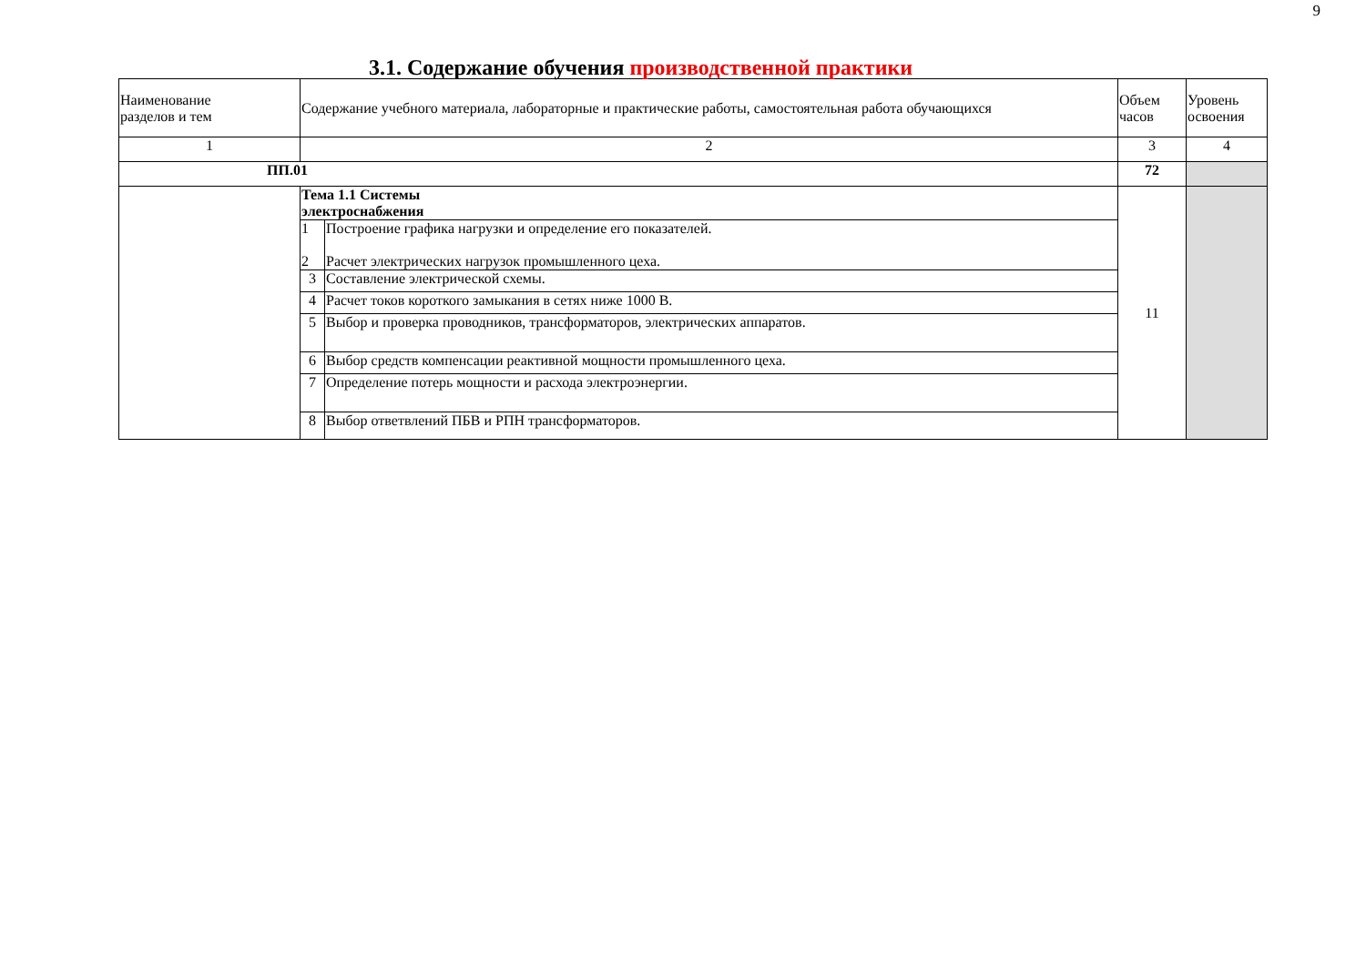9
3.1. Содержание обучения производственной практики
| Наименование разделов и тем | Содержание учебного материала, лабораторные и практические работы, самостоятельная работа обучающихся | | Объем часов | Уровень освоения |
| 1 | 2 | | 3 | 4 |
| ПП.01 | | | 72 | |
| | Тема 1.1 Системы электроснабжения | | 11 | |
| | 1 2 | Построение графика нагрузки и определение его показателей. Расчет электрических нагрузок промышленного цеха. | | |
| | 3 | Составление электрической схемы. | | |
| | 4 | Расчет токов короткого замыкания в сетях ниже 1000 В. | | |
| | 5 | Выбор и проверка проводников, трансформаторов, электрических аппаратов. | | |
| | 6 | Выбор средств компенсации реактивной мощности промышленного цеха. | | |
| | 7 | Определение потерь мощности и расхода электроэнергии. | | |
| | 8 | Выбор ответвлений ПБВ и РПН трансформаторов. | | |